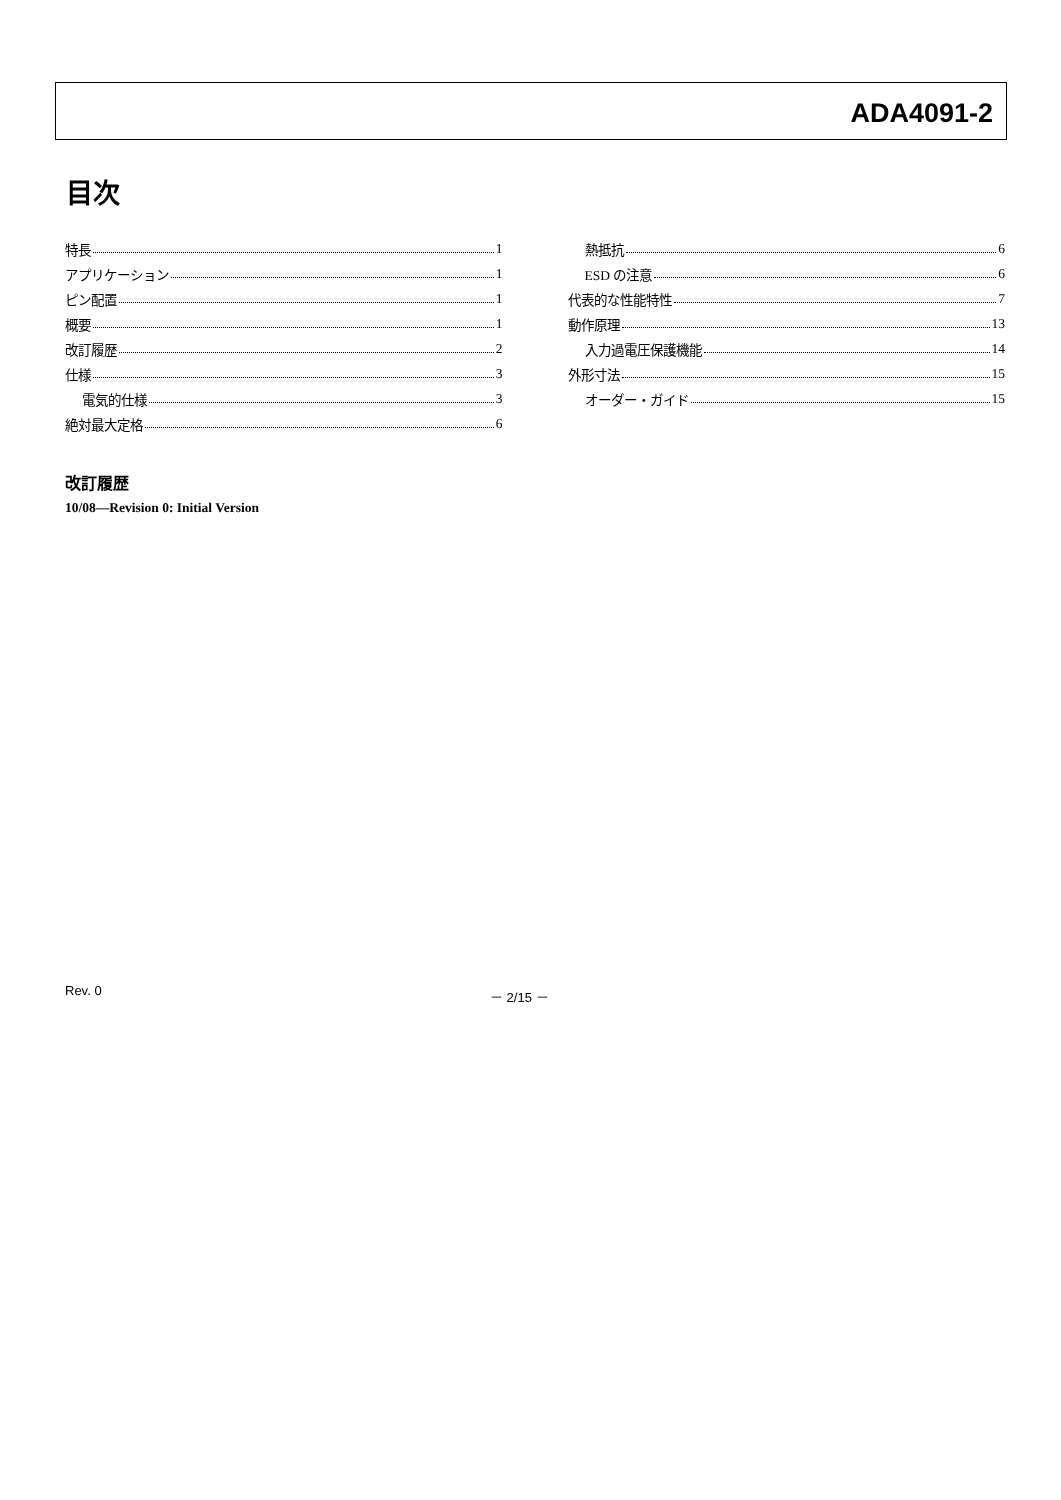ADA4091-2
目次
特長 1
アプリケーション 1
ピン配置 1
概要 1
改訂履歴 2
仕様 3
電気的仕様 3
絶対最大定格 6
熱抵抗 6
ESD の注意 6
代表的な性能特性 7
動作原理 13
入力過電圧保護機能 14
外形寸法 15
オーダー・ガイド 15
改訂履歴
10/08—Revision 0: Initial Version
Rev. 0 － 2/15 －